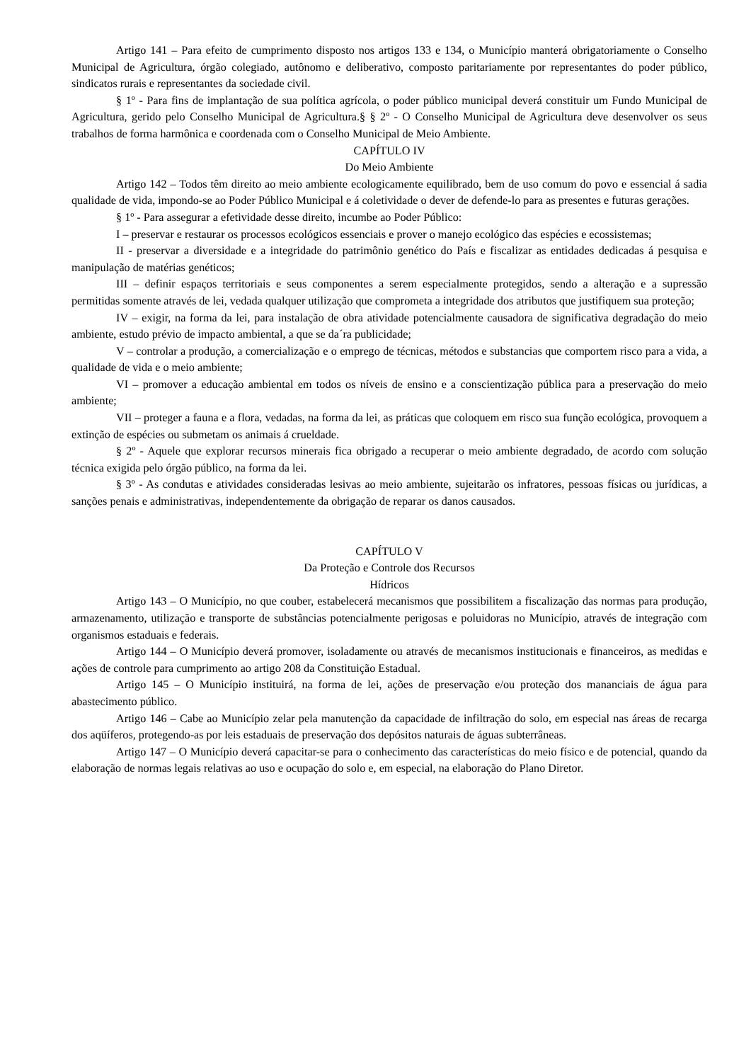Artigo 141 – Para efeito de cumprimento disposto nos artigos 133 e 134, o Município manterá obrigatoriamente o Conselho Municipal de Agricultura, órgão colegiado, autônomo e deliberativo, composto paritariamente por representantes do poder público, sindicatos rurais e representantes da sociedade civil.
§ 1º - Para fins de implantação de sua política agrícola, o poder público municipal deverá constituir um Fundo Municipal de Agricultura, gerido pelo Conselho Municipal de Agricultura.§ § 2º - O Conselho Municipal de Agricultura deve desenvolver os seus trabalhos de forma harmônica e coordenada com o Conselho Municipal de Meio Ambiente.
CAPÍTULO IV
Do Meio Ambiente
Artigo 142 – Todos têm direito ao meio ambiente ecologicamente equilibrado, bem de uso comum do povo e essencial á sadia qualidade de vida, impondo-se ao Poder Público Municipal e á coletividade o dever de defende-lo para as presentes e futuras gerações.
§ 1º - Para assegurar a efetividade desse direito, incumbe ao Poder Público:
I – preservar e restaurar os processos ecológicos essenciais e prover o manejo ecológico das espécies e ecossistemas;
II - preservar a diversidade e a integridade do patrimônio genético do País e fiscalizar as entidades dedicadas á pesquisa e manipulação de matérias genéticos;
III – definir espaços territoriais e seus componentes a serem especialmente protegidos, sendo a alteração e a supressão permitidas somente através de lei, vedada qualquer utilização que comprometa a integridade dos atributos que justifiquem sua proteção;
IV – exigir, na forma da lei, para instalação de obra atividade potencialmente causadora de significativa degradação do meio ambiente, estudo prévio de impacto ambiental, a que se da´ra publicidade;
V – controlar a produção, a comercialização e o emprego de técnicas, métodos e substancias que comportem risco para a vida, a qualidade de vida e o meio ambiente;
VI – promover a educação ambiental em todos os níveis de ensino e a conscientização pública para a preservação do meio ambiente;
VII – proteger a fauna e a flora, vedadas, na forma da lei, as práticas que coloquem em risco sua função ecológica, provoquem a extinção de espécies ou submetam os animais á crueldade.
§ 2º - Aquele que explorar recursos minerais fica obrigado a recuperar o meio ambiente degradado, de acordo com solução técnica exigida pelo órgão público, na forma da lei.
§ 3º - As condutas e atividades consideradas lesivas ao meio ambiente, sujeitarão os infratores, pessoas físicas ou jurídicas, a sanções penais e administrativas, independentemente da obrigação de reparar os danos causados.
CAPÍTULO V
Da Proteção e Controle dos Recursos
Hídricos
Artigo 143 – O Município, no que couber, estabelecerá mecanismos que possibilitem a fiscalização das normas para produção, armazenamento, utilização e transporte de substâncias potencialmente perigosas e poluidoras no Município, através de integração com organismos estaduais e federais.
Artigo 144 – O Município deverá promover, isoladamente ou através de mecanismos institucionais e financeiros, as medidas e ações de controle para cumprimento ao artigo 208 da Constituição Estadual.
Artigo 145 – O Município instituirá, na forma de lei, ações de preservação e/ou proteção dos mananciais de água para abastecimento público.
Artigo 146 – Cabe ao Município zelar pela manutenção da capacidade de infiltração do solo, em especial nas áreas de recarga dos aqüíferos, protegendo-as por leis estaduais de preservação dos depósitos naturais de águas subterrâneas.
Artigo 147 – O Município deverá capacitar-se para o conhecimento das características do meio físico e de potencial, quando da elaboração de normas legais relativas ao uso e ocupação do solo e, em especial, na elaboração do Plano Diretor.